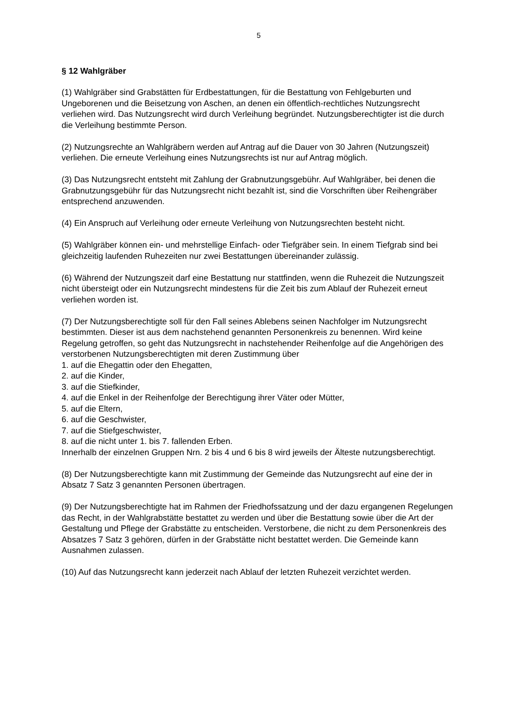5
§ 12 Wahlgräber
(1) Wahlgräber sind Grabstätten für Erdbestattungen, für die Bestattung von Fehlgeburten und Ungeborenen und die Beisetzung von Aschen, an denen ein öffentlich-rechtliches Nutzungsrecht verliehen wird. Das Nutzungsrecht wird durch Verleihung begründet. Nutzungsberechtigter ist die durch die Verleihung bestimmte Person.
(2) Nutzungsrechte an Wahlgräbern werden auf Antrag auf die Dauer von 30 Jahren (Nutzungszeit) verliehen. Die erneute Verleihung eines Nutzungsrechts ist nur auf Antrag möglich.
(3) Das Nutzungsrecht entsteht mit Zahlung der Grabnutzungsgebühr. Auf Wahlgräber, bei denen die Grabnutzungsgebühr für das Nutzungsrecht nicht bezahlt ist, sind die Vorschriften über Reihengräber entsprechend anzuwenden.
(4) Ein Anspruch auf Verleihung oder erneute Verleihung von Nutzungsrechten besteht nicht.
(5) Wahlgräber können ein- und mehrstellige Einfach- oder Tiefgräber sein. In einem Tiefgrab sind bei gleichzeitig laufenden Ruhezeiten nur zwei Bestattungen übereinander zulässig.
(6) Während der Nutzungszeit darf eine Bestattung nur stattfinden, wenn die Ruhezeit die Nutzungszeit nicht übersteigt oder ein Nutzungsrecht mindestens für die Zeit bis zum Ablauf der Ruhezeit erneut verliehen worden ist.
(7) Der Nutzungsberechtigte soll für den Fall seines Ablebens seinen Nachfolger im Nutzungsrecht bestimmten. Dieser ist aus dem nachstehend genannten Personenkreis zu benennen. Wird keine Regelung getroffen, so geht das Nutzungsrecht in nachstehender Reihenfolge auf die Angehörigen des verstorbenen Nutzungsberechtigten mit deren Zustimmung über
1. auf die Ehegattin oder den Ehegatten,
2. auf die Kinder,
3. auf die Stiefkinder,
4. auf die Enkel in der Reihenfolge der Berechtigung ihrer Väter oder Mütter,
5. auf die Eltern,
6. auf die Geschwister,
7. auf die Stiefgeschwister,
8. auf die nicht unter 1. bis 7. fallenden Erben.
Innerhalb der einzelnen Gruppen Nrn. 2 bis 4 und 6 bis 8 wird jeweils der Älteste nutzungsberechtigt.
(8) Der Nutzungsberechtigte kann mit Zustimmung der Gemeinde das Nutzungsrecht auf eine der in Absatz 7 Satz 3 genannten Personen übertragen.
(9) Der Nutzungsberechtigte hat im Rahmen der Friedhofssatzung und der dazu ergangenen Regelungen das Recht, in der Wahlgrabstätte bestattet zu werden und über die Bestattung sowie über die Art der Gestaltung und Pflege der Grabstätte zu entscheiden. Verstorbene, die nicht zu dem Personenkreis des Absatzes 7 Satz 3 gehören, dürfen in der Grabstätte nicht bestattet werden. Die Gemeinde kann Ausnahmen zulassen.
(10) Auf das Nutzungsrecht kann jederzeit nach Ablauf der letzten Ruhezeit verzichtet werden.